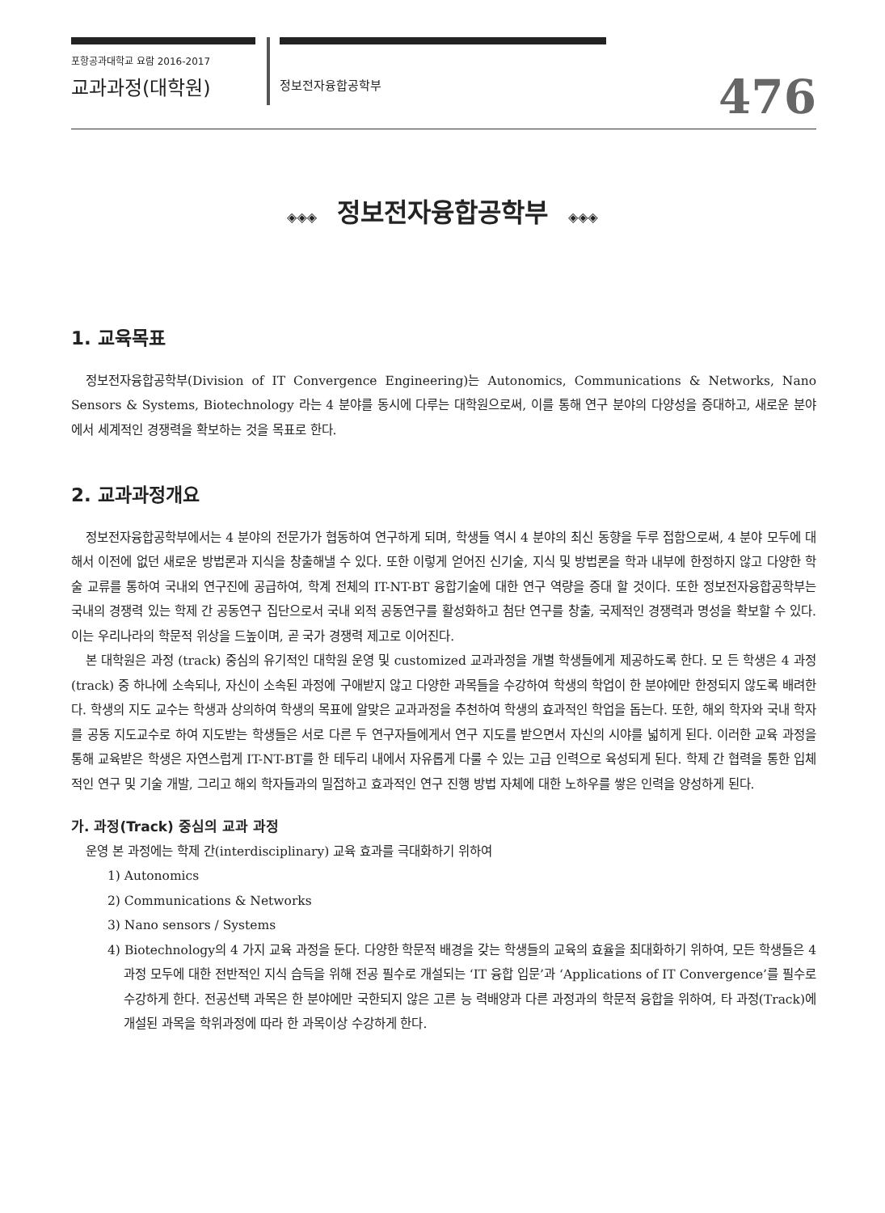포항공과대학교 요람 2016-2017
교과과정(대학원)
정보전자융합공학부
476
◈◈◈ 정보전자융합공학부 ◈◈◈
1. 교육목표
정보전자융합공학부(Division of IT Convergence Engineering)는 Autonomics, Communications & Networks, Nano Sensors & Systems, Biotechnology 라는 4 분야를 동시에 다루는 대학원으로써, 이를 통해 연구 분야의 다양성을 증대하고, 새로운 분야에서 세계적인 경쟁력을 확보하는 것을 목표로 한다.
2. 교과과정개요
정보전자융합공학부에서는 4 분야의 전문가가 협동하여 연구하게 되며, 학생들 역시 4 분야의 최신 동향을 두루 접함으로써, 4 분야 모두에 대해서 이전에 없던 새로운 방법론과 지식을 창출해낼 수 있다. 또한 이렇게 얻어진 신기술, 지식 및 방법론을 학과 내부에 한정하지 않고 다양한 학술 교류를 통하여 국내외 연구진에 공급하여, 학계 전체의 IT-NT-BT 융합기술에 대한 연구 역량을 증대 할 것이다. 또한 정보전자융합공학부는 국내의 경쟁력 있는 학제 간 공동연구 집단으로서 국내 외적 공동연구를 활성화하고 첨단 연구를 창출, 국제적인 경쟁력과 명성을 확보할 수 있다. 이는 우리나라의 학문적 위상을 드높이며, 곧 국가 경쟁력 제고로 이어진다.
본 대학원은 과정 (track) 중심의 유기적인 대학원 운영 및 customized 교과과정을 개별 학생들에게 제공하도록 한다. 모 든 학생은 4 과정 (track) 중 하나에 소속되나, 자신이 소속된 과정에 구애받지 않고 다양한 과목들을 수강하여 학생의 학업이 한 분야에만 한정되지 않도록 배려한다. 학생의 지도 교수는 학생과 상의하여 학생의 목표에 알맞은 교과과정을 추천하여 학생의 효과적인 학업을 돕는다. 또한, 해외 학자와 국내 학자를 공동 지도교수로 하여 지도받는 학생들은 서로 다른 두 연구자들에게서 연구 지도를 받으면서 자신의 시야를 넓히게 된다. 이러한 교육 과정을 통해 교육받은 학생은 자연스럽게 IT-NT-BT를 한 테두리 내에서 자유롭게 다룰 수 있는 고급 인력으로 육성되게 된다. 학제 간 협력을 통한 입체적인 연구 및 기술 개발, 그리고 해외 학자들과의 밀접하고 효과적인 연구 진행 방법 자체에 대한 노하우를 쌓은 인력을 양성하게 된다.
가. 과정(Track) 중심의 교과 과정
운영 본 과정에는 학제 간(interdisciplinary) 교육 효과를 극대화하기 위하여
1) Autonomics
2) Communications & Networks
3) Nano sensors / Systems
4) Biotechnology의 4 가지 교육 과정을 둔다. 다양한 학문적 배경을 갖는 학생들의 교육의 효율을 최대화하기 위하여, 모든 학생들은 4 과정 모두에 대한 전반적인 지식 습득을 위해 전공 필수로 개설되는 ‘IT 융합 입문’과 ‘Applications of IT Convergence’를 필수로 수강하게 한다. 전공선택 과목은 한 분야에만 국한되지 않은 고른 능 력배양과 다른 과정과의 학문적 융합을 위하여, 타 과정(Track)에 개설된 과목을 학위과정에 따라 한 과목이상 수강하게 한다.